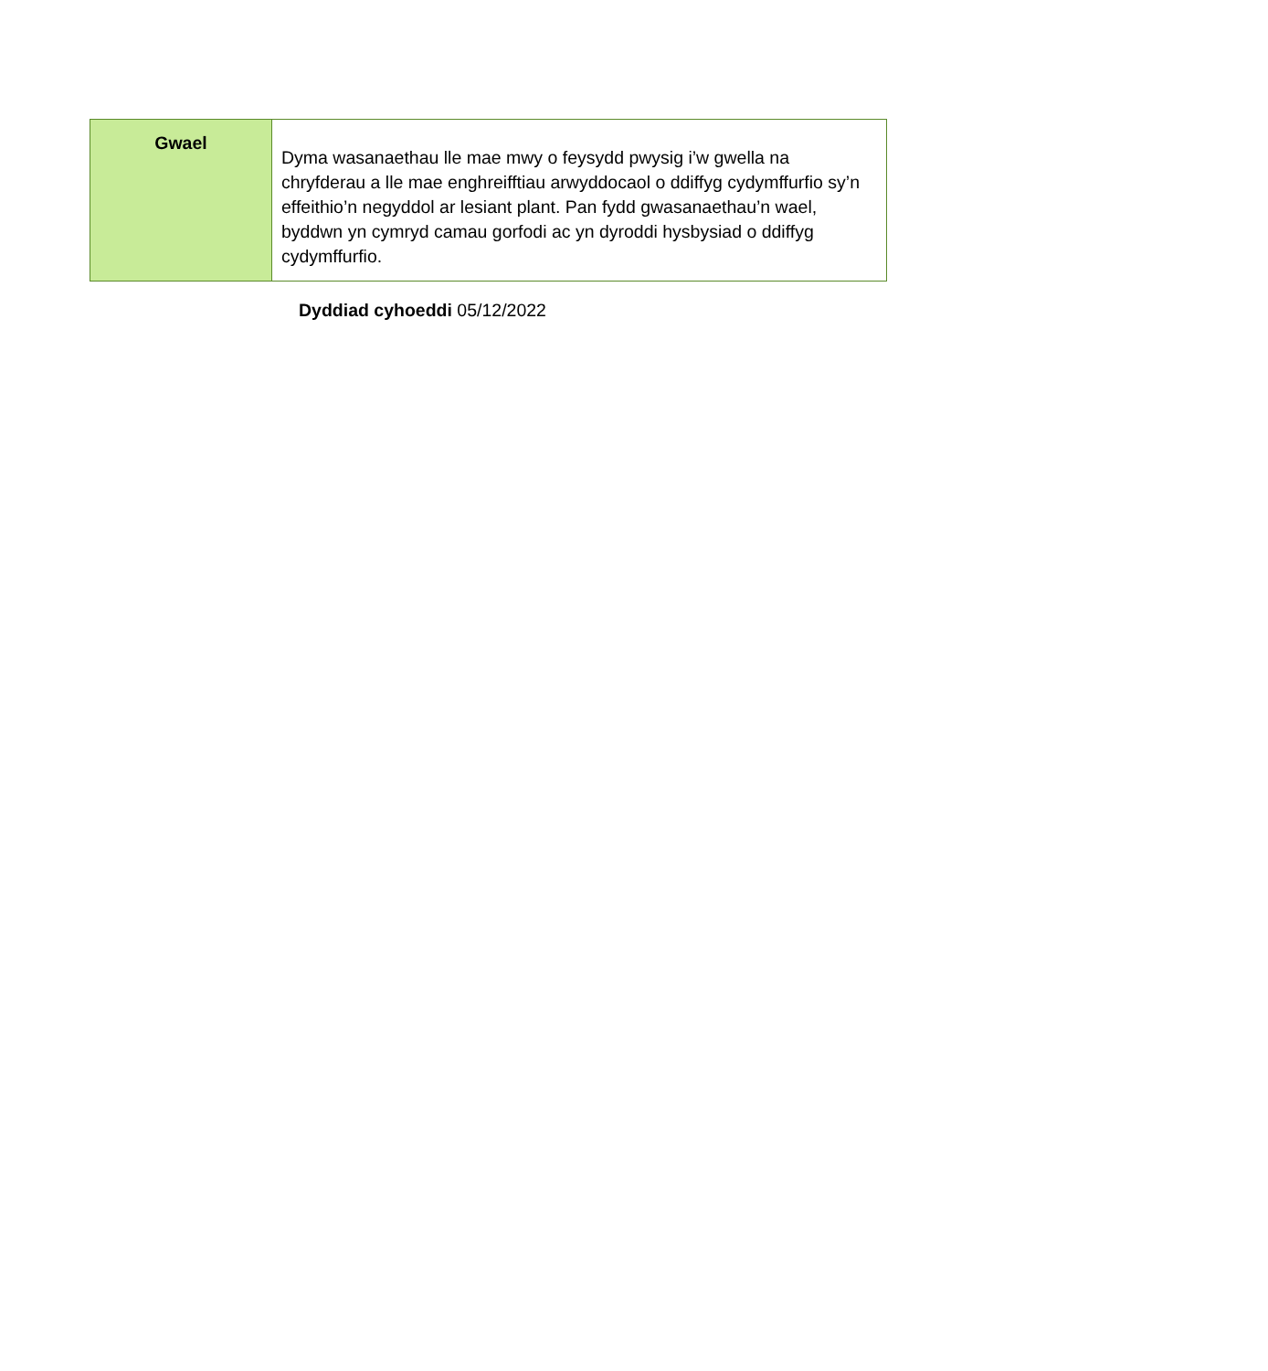| Gwael | Dyma wasanaethau lle mae mwy o feysydd pwysig i’w gwella na chryfderau a lle mae enghreifftiau arwyddocaol o ddiffyg cydymffurfio sy’n effeithio’n negyddol ar lesiant plant. Pan fydd gwasanaethau’n wael, byddwn yn cymryd camau gorfodi ac yn dyroddi hysbysiad o ddiffyg cydymffurfio. |
Dyddiad cyhoeddi 05/12/2022